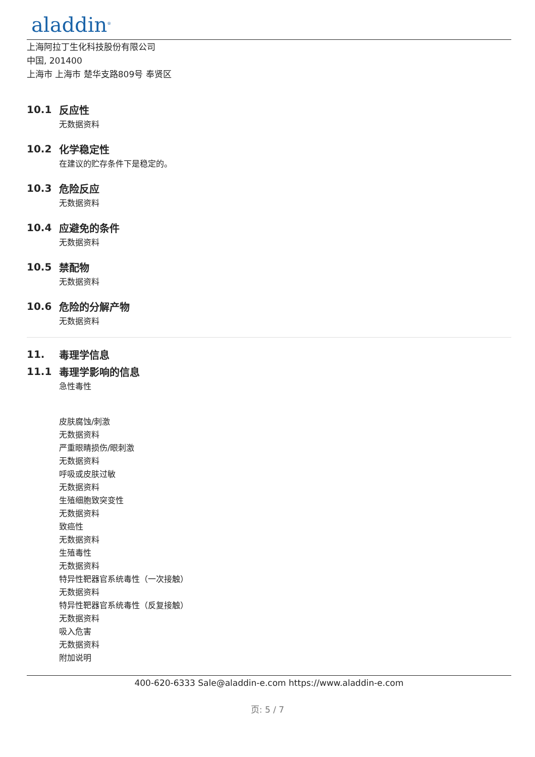aladdin<sup>®</sup>
上海阿拉丁生化科技股份有限公司
中国, 201400
上海市 上海市 楚华支路809号 奉贤区
10.1 反应性
无数据资料
10.2 化学稳定性
在建议的贮存条件下是稳定的。
10.3 危险反应
无数据资料
10.4 应避免的条件
无数据资料
10.5 禁配物
无数据资料
10.6 危险的分解产物
无数据资料
11. 毒理学信息
11.1 毒理学影响的信息
急性毒性
皮肤腐蚀/刺激
无数据资料
严重眼睛损伤/眼刺激
无数据资料
呼吸或皮肤过敏
无数据资料
生殖细胞致突变性
无数据资料
致癌性
无数据资料
生殖毒性
无数据资料
特异性靶器官系统毒性（一次接触）
无数据资料
特异性靶器官系统毒性（反复接触）
无数据资料
吸入危害
无数据资料
附加说明
400-620-6333 Sale@aladdin-e.com https://www.aladdin-e.com
页: 5 / 7